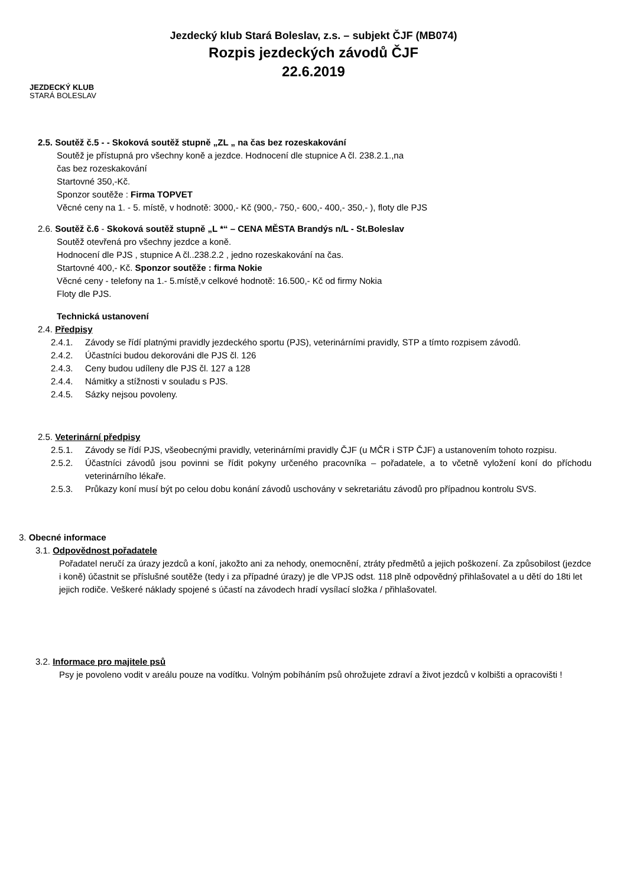Jezdecký klub Stará Boleslav, z.s. – subjekt ČJF (MB074)
Rozpis jezdeckých závodů ČJF
22.6.2019
JEZDECKÝ KLUB
STARÁ BOLESLAV
2.5. Soutěž č.5 - - Skoková soutěž stupně „ZL „ na čas bez rozeskakování
Soutěž je přístupná pro všechny koně a jezdce. Hodnocení dle stupnice A čl. 238.2.1.,na
čas bez rozeskakování
Startovné 350,-Kč.
Sponzor soutěže : Firma TOPVET
Věcné ceny na 1. - 5. místě, v hodnotě: 3000,- Kč (900,- 750,- 600,- 400,- 350,- ), floty dle PJS
2.6. Soutěž č.6 - Skoková soutěž stupně „L *“ – CENA MĚSTA Brandýs n/L - St.Boleslav
Soutěž otevřená pro všechny jezdce a koně.
Hodnocení dle PJS , stupnice A čl..238.2.2 , jedno rozeskakování na čas.
Startovné 400,- Kč. Sponzor soutěže : firma Nokie
Věcné ceny - telefony na 1.- 5.místě,v celkové hodnotě: 16.500,- Kč od firmy Nokia
Floty dle PJS.
Technická ustanovení
2.4. Předpisy
2.4.1. Závody se řídí platnými pravidly jezdeckého sportu (PJS), veterinárními pravidly, STP a tímto rozpisem závodů.
2.4.2. Účastníci budou dekorováni dle PJS čl. 126
2.4.3. Ceny budou udíleny dle PJS čl. 127 a 128
2.4.4. Námitky a stížnosti v souladu s PJS.
2.4.5. Sázky nejsou povoleny.
2.5. Veterinární předpisy
2.5.1. Závody se řídí PJS, všeobecnými pravidly, veterinárními pravidly ČJF (u MČR i STP ČJF) a ustanovením tohoto rozpisu.
2.5.2. Účastníci závodů jsou povinni se řídit pokyny určeného pracovníka – pořadatele, a to včetně vyložení koní do příchodu veterinárního lékaře.
2.5.3. Průkazy koní musí být po celou dobu konání závodů uschovány v sekretariátu závodů pro případnou kontrolu SVS.
3. Obecné informace
3.1. Odpovědnost pořadatele
Pořadatel neručí za úrazy jezdců a koní, jakožto ani za nehody, onemocnění, ztráty předmětů a jejich poškození. Za způsobilost (jezdce i koně) účastnit se příslušné soutěže (tedy i za případné úrazy) je dle VPJS odst. 118 plně odpovědný přihlašovatel a u dětí do 18ti let jejich rodiče. Veškeré náklady spojené s účastí na závodech hradí vysílací složka / přihlašovatel.
3.2. Informace pro majitele psů
Psy je povoleno vodit v areálu pouze na vodítku. Volným pobíháním psů ohrožujete zdraví a život jezdců v kolbišti a opracovišti !